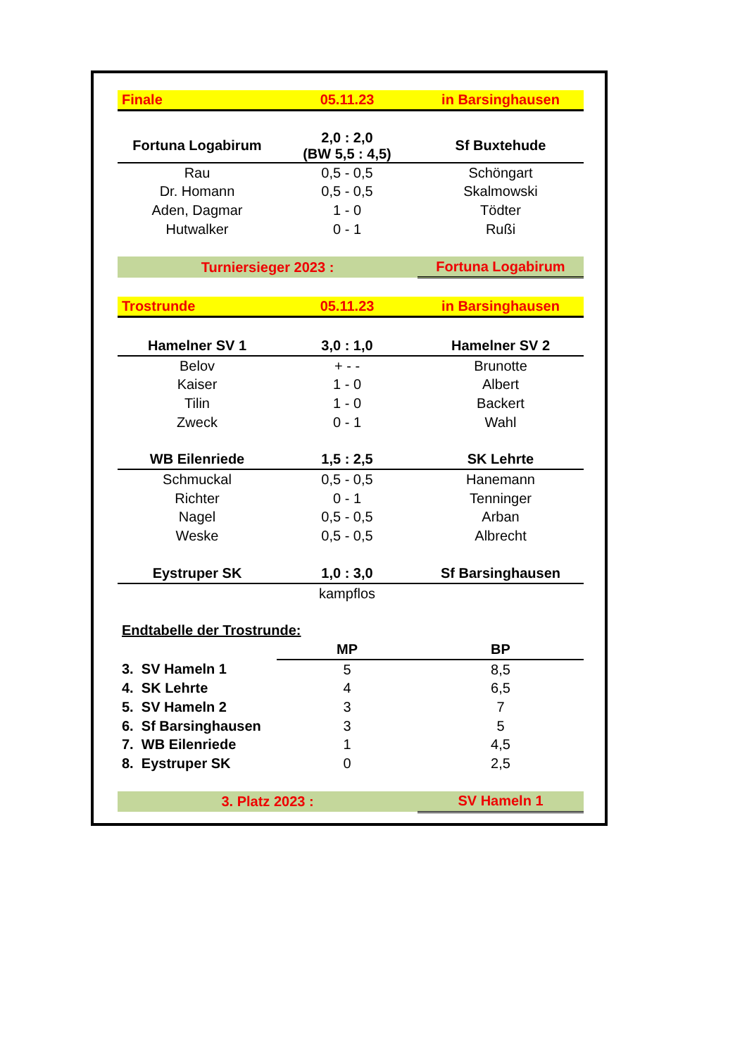| Finale | 05.11.23 | in Barsinghausen |
| Fortuna Logabirum | 2,0 : 2,0 (BW 5,5 : 4,5) | Sf Buxtehude |
| Rau | 0,5 - 0,5 | Schöngart |
| Dr. Homann | 0,5 - 0,5 | Skalmowski |
| Aden, Dagmar | 1 - 0 | Tödter |
| Hutwalker | 0 - 1 | Rußi |
| Turniersieger 2023 : | | Fortuna Logabirum |
| Trostrunde | 05.11.23 | in Barsinghausen |
| Hamelner SV 1 | 3,0 : 1,0 | Hamelner SV 2 |
| Belov | + - - | Brunotte |
| Kaiser | 1 - 0 | Albert |
| Tilin | 1 - 0 | Backert |
| Zweck | 0 - 1 | Wahl |
| WB Eilenriede | 1,5 : 2,5 | SK Lehrte |
| Schmuckal | 0,5 - 0,5 | Hanemann |
| Richter | 0 - 1 | Tenninger |
| Nagel | 0,5 - 0,5 | Arban |
| Weske | 0,5 - 0,5 | Albrecht |
| Eystruper SK | 1,0 : 3,0 | Sf Barsinghausen |
| | kampflos | |
| Endtabelle der Trostrunde: | | |
| | MP | BP |
| 3. SV Hameln 1 | 5 | 8,5 |
| 4. SK Lehrte | 4 | 6,5 |
| 5. SV Hameln 2 | 3 | 7 |
| 6. Sf Barsinghausen | 3 | 5 |
| 7. WB Eilenriede | 1 | 4,5 |
| 8. Eystruper SK | 0 | 2,5 |
| 3. Platz 2023 : | | SV Hameln 1 |